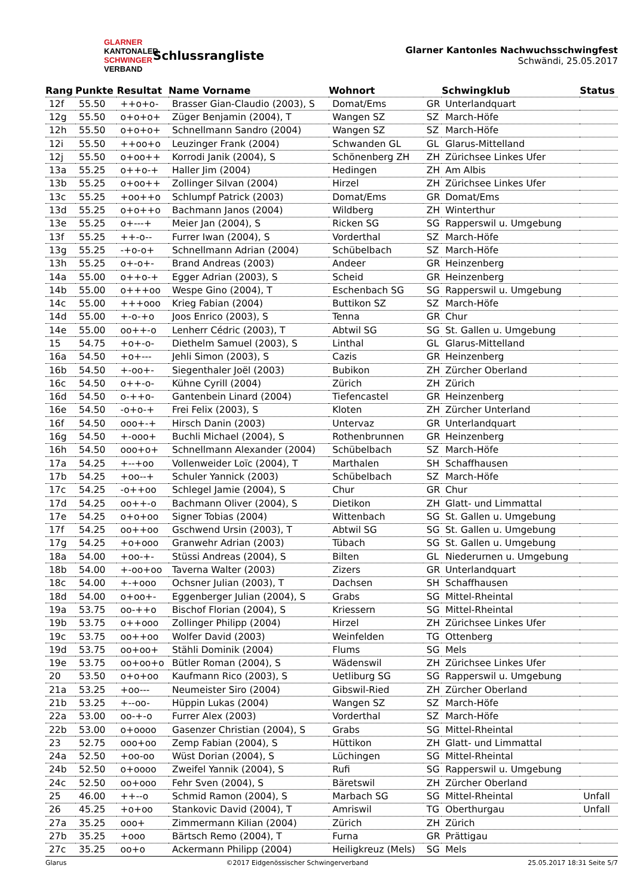GLARNER
KANTONALER
SCHWINGER
VERBAND
Schlussrangliste
Glarner Kantonles Nachwuchsschwingfest
Schwändi, 25.05.2017
| Rang | Punkte | Resultat | Name Vorname | Wohnort | | Schwingklub | Status |
| --- | --- | --- | --- | --- | --- | --- | --- |
| 12f | 55.50 | ++o+o- | Brasser Gian-Claudio (2003), S | Domat/Ems | GR | Unterlandquart | |
| 12g | 55.50 | o+o+o+ | Züger Benjamin (2004), T | Wangen SZ | SZ | March-Höfe | |
| 12h | 55.50 | o+o+o+ | Schnellmann Sandro (2004) | Wangen SZ | SZ | March-Höfe | |
| 12i | 55.50 | ++oo+o | Leuzinger Frank (2004) | Schwanden GL | GL | Glarus-Mittelland | |
| 12j | 55.50 | o+oo++ | Korrodi Janik (2004), S | Schönenberg ZH | ZH | Zürichsee Linkes Ufer | |
| 13a | 55.25 | o++o-+ | Haller Jim (2004) | Hedingen | ZH | Am Albis | |
| 13b | 55.25 | o+oo++ | Zollinger Silvan (2004) | Hirzel | ZH | Zürichsee Linkes Ufer | |
| 13c | 55.25 | +oo++o | Schlumpf Patrick (2003) | Domat/Ems | GR | Domat/Ems | |
| 13d | 55.25 | o+o++o | Bachmann Janos (2004) | Wildberg | ZH | Winterthur | |
| 13e | 55.25 | o+---+ | Meier Jan (2004), S | Ricken SG | SG | Rapperswil u. Umgebung | |
| 13f | 55.25 | ++-o-- | Furrer Iwan (2004), S | Vorderthal | SZ | March-Höfe | |
| 13g | 55.25 | -+o-o+ | Schnellmann Adrian (2004) | Schübelbach | SZ | March-Höfe | |
| 13h | 55.25 | o+-o+- | Brand Andreas (2003) | Andeer | GR | Heinzenberg | |
| 14a | 55.00 | o++o-+ | Egger Adrian (2003), S | Scheid | GR | Heinzenberg | |
| 14b | 55.00 | o+++oo | Wespe Gino (2004), T | Eschenbach SG | SG | Rapperswil u. Umgebung | |
| 14c | 55.00 | +++ooo | Krieg Fabian (2004) | Buttikon SZ | SZ | March-Höfe | |
| 14d | 55.00 | +-o-+o | Joos Enrico (2003), S | Tenna | GR | Chur | |
| 14e | 55.00 | oo++-o | Lenherr Cédric (2003), T | Abtwil SG | SG | St. Gallen u. Umgebung | |
| 15 | 54.75 | +o+-o- | Diethelm Samuel (2003), S | Linthal | GL | Glarus-Mittelland | |
| 16a | 54.50 | +o+--- | Jehli Simon (2003), S | Cazis | GR | Heinzenberg | |
| 16b | 54.50 | +-oo+- | Siegenthaler Joël (2003) | Bubikon | ZH | Zürcher Oberland | |
| 16c | 54.50 | o++-o- | Kühne Cyrill (2004) | Zürich | ZH | Zürich | |
| 16d | 54.50 | o-++o- | Gantenbein Linard (2004) | Tiefencastel | GR | Heinzenberg | |
| 16e | 54.50 | -o+o-+ | Frei Felix (2003), S | Kloten | ZH | Zürcher Unterland | |
| 16f | 54.50 | ooo+-+ | Hirsch Danin (2003) | Untervaz | GR | Unterlandquart | |
| 16g | 54.50 | +-ooo+ | Buchli Michael (2004), S | Rothenbrunnen | GR | Heinzenberg | |
| 16h | 54.50 | ooo+o+ | Schnellmann Alexander (2004) | Schübelbach | SZ | March-Höfe | |
| 17a | 54.25 | +--+oo | Vollenweider Loïc (2004), T | Marthalen | SH | Schaffhausen | |
| 17b | 54.25 | +oo--+ | Schuler Yannick (2003) | Schübelbach | SZ | March-Höfe | |
| 17c | 54.25 | -o++oo | Schlegel Jamie (2004), S | Chur | GR | Chur | |
| 17d | 54.25 | oo++-o | Bachmann Oliver (2004), S | Dietikon | ZH | Glatt- und Limmattal | |
| 17e | 54.25 | o+o+oo | Signer Tobias (2004) | Wittenbach | SG | St. Gallen u. Umgebung | |
| 17f | 54.25 | oo++oo | Gschwend Ursin (2003), T | Abtwil SG | SG | St. Gallen u. Umgebung | |
| 17g | 54.25 | +o+ooo | Granwehr Adrian (2003) | Tübach | SG | St. Gallen u. Umgebung | |
| 18a | 54.00 | +oo-+- | Stüssi Andreas (2004), S | Bilten | GL | Niederurnen u. Umgebung | |
| 18b | 54.00 | +-oo+oo | Taverna Walter (2003) | Zizers | GR | Unterlandquart | |
| 18c | 54.00 | +-+ooo | Ochsner Julian (2003), T | Dachsen | SH | Schaffhausen | |
| 18d | 54.00 | o+oo+- | Eggenberger Julian (2004), S | Grabs | SG | Mittel-Rheintal | |
| 19a | 53.75 | oo-++o | Bischof Florian (2004), S | Kriessern | SG | Mittel-Rheintal | |
| 19b | 53.75 | o++ooo | Zollinger Philipp (2004) | Hirzel | ZH | Zürichsee Linkes Ufer | |
| 19c | 53.75 | oo++oo | Wolfer David (2003) | Weinfelden | TG | Ottenberg | |
| 19d | 53.75 | oo+oo+ | Stähli Dominik (2004) | Flums | SG | Mels | |
| 19e | 53.75 | oo+oo+o | Bütler Roman (2004), S | Wädenswil | ZH | Zürichsee Linkes Ufer | |
| 20 | 53.50 | o+o+oo | Kaufmann Rico (2003), S | Uetliburg SG | SG | Rapperswil u. Umgebung | |
| 21a | 53.25 | +oo--- | Neumeister Siro (2004) | Gibswil-Ried | ZH | Zürcher Oberland | |
| 21b | 53.25 | +--oo- | Hüppin Lukas (2004) | Wangen SZ | SZ | March-Höfe | |
| 22a | 53.00 | oo-+-o | Furrer Alex (2003) | Vorderthal | SZ | March-Höfe | |
| 22b | 53.00 | o+oooo | Gasenzer Christian (2004), S | Grabs | SG | Mittel-Rheintal | |
| 23 | 52.75 | ooo+oo | Zemp Fabian (2004), S | Hüttikon | ZH | Glatt- und Limmattal | |
| 24a | 52.50 | +oo-oo | Wüst Dorian (2004), S | Lüchingen | SG | Mittel-Rheintal | |
| 24b | 52.50 | o+oooo | Zweifel Yannik (2004), S | Rufi | SG | Rapperswil u. Umgebung | |
| 24c | 52.50 | oo+ooo | Fehr Sven (2004), S | Bäretswil | ZH | Zürcher Oberland | |
| 25 | 46.00 | ++--o | Schmid Ramon (2004), S | Marbach SG | SG | Mittel-Rheintal | Unfall |
| 26 | 45.25 | +o+oo | Stankovic David (2004), T | Amriswil | TG | Oberthurgau | Unfall |
| 27a | 35.25 | ooo+ | Zimmermann Kilian (2004) | Zürich | ZH | Zürich | |
| 27b | 35.25 | +ooo | Bärtsch Remo (2004), T | Furna | GR | Prättigau | |
| 27c | 35.25 | oo+o | Ackermann Philipp (2004) | Heiligkreuz (Mels) | SG | Mels | |
Glarus ©2017 Eidgenössischer Schwingerverband 25.05.2017 18:31 Seite 5/7